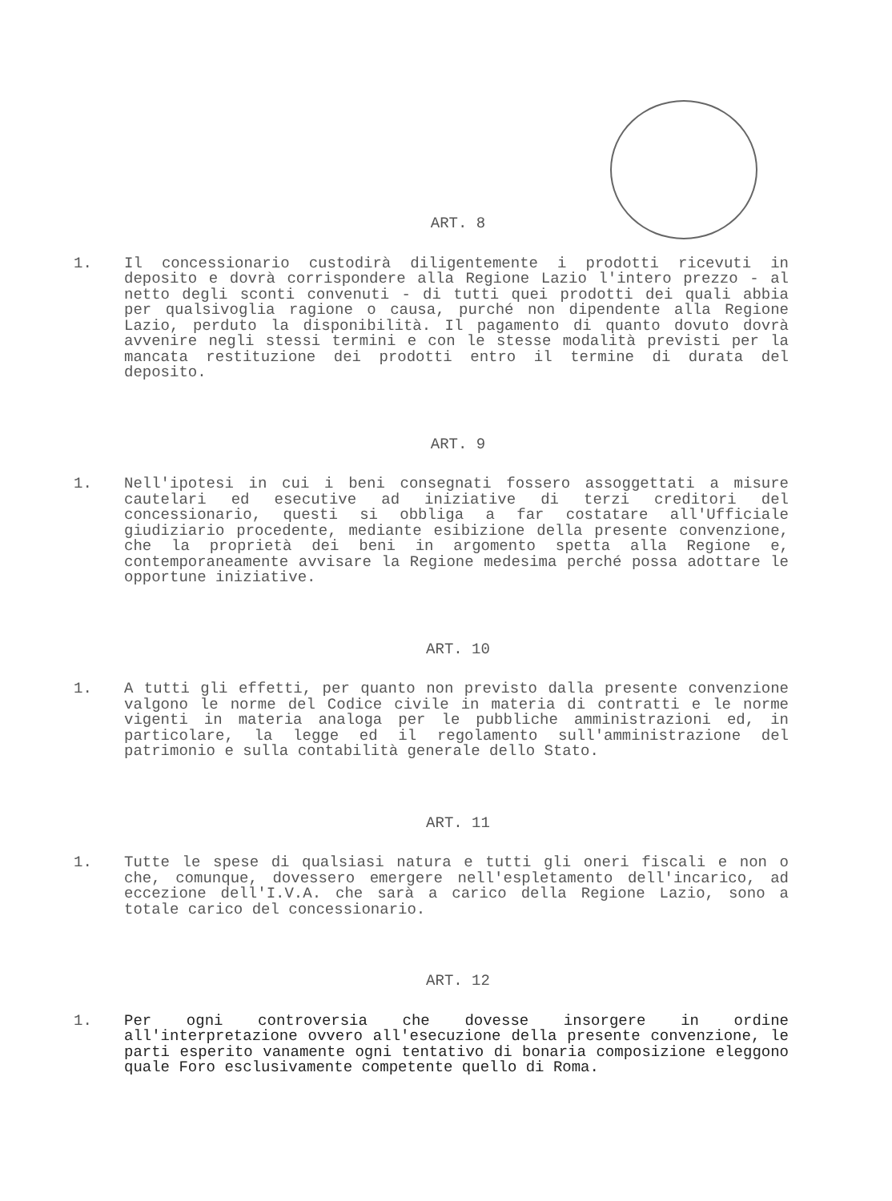ART. 8
1. Il concessionario custodirà diligentemente i prodotti ricevuti in deposito e dovrà corrispondere alla Regione Lazio l'intero prezzo - al netto degli sconti convenuti - di tutti quei prodotti dei quali abbia per qualsivoglia ragione o causa, purché non dipendente alla Regione Lazio, perduto la disponibilità. Il pagamento di quanto dovuto dovrà avvenire negli stessi termini e con le stesse modalità previsti per la mancata restituzione dei prodotti entro il termine di durata del deposito.
ART. 9
1. Nell'ipotesi in cui i beni consegnati fossero assoggettati a misure cautelari ed esecutive ad iniziative di terzi creditori del concessionario, questi si obbliga a far costatare all'Ufficiale giudiziario procedente, mediante esibizione della presente convenzione, che la proprietà dei beni in argomento spetta alla Regione e, contemporaneamente avvisare la Regione medesima perché possa adottare le opportune iniziative.
ART. 10
1. A tutti gli effetti, per quanto non previsto dalla presente convenzione valgono le norme del Codice civile in materia di contratti e le norme vigenti in materia analoga per le pubbliche amministrazioni ed, in particolare, la legge ed il regolamento sull'amministrazione del patrimonio e sulla contabilità generale dello Stato.
ART. 11
1. Tutte le spese di qualsiasi natura e tutti gli oneri fiscali e non o che, comunque, dovessero emergere nell'espletamento dell'incarico, ad eccezione dell'I.V.A. che sarà a carico della Regione Lazio, sono a totale carico del concessionario.
ART. 12
1. Per ogni controversia che dovesse insorgere in ordine all'interpretazione ovvero all'esecuzione della presente convenzione, le parti esperito vanamente ogni tentativo di bonaria composizione eleggono quale Foro esclusivamente competente quello di Roma.